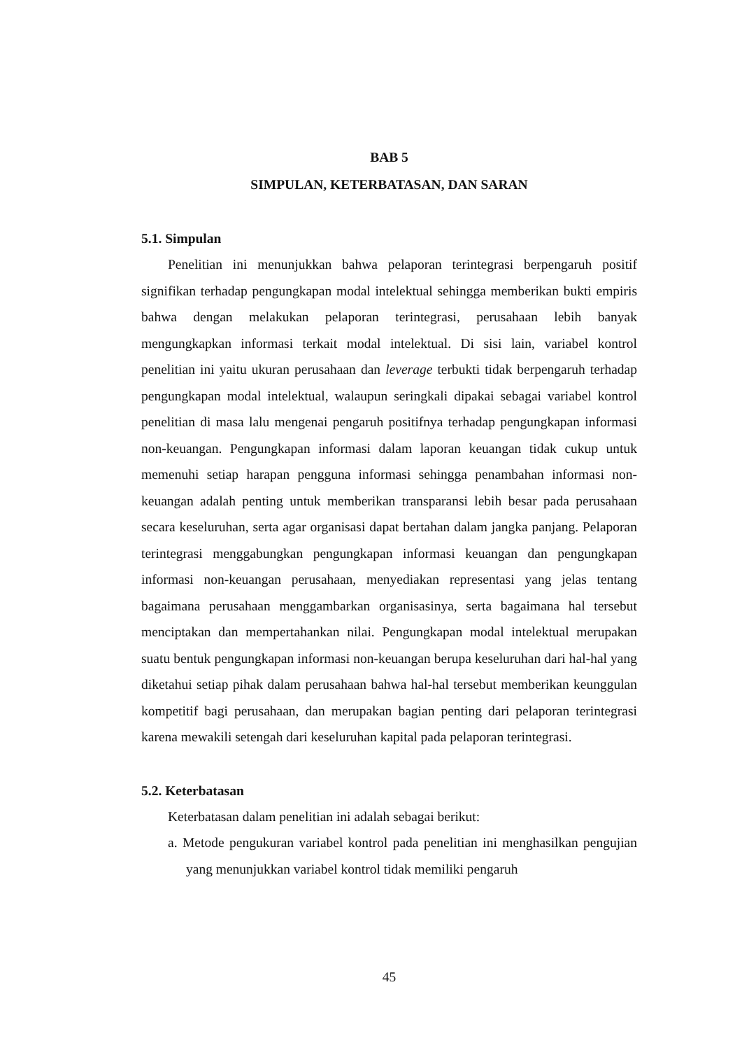BAB 5
SIMPULAN, KETERBATASAN, DAN SARAN
5.1. Simpulan
Penelitian ini menunjukkan bahwa pelaporan terintegrasi berpengaruh positif signifikan terhadap pengungkapan modal intelektual sehingga memberikan bukti empiris bahwa dengan melakukan pelaporan terintegrasi, perusahaan lebih banyak mengungkapkan informasi terkait modal intelektual. Di sisi lain, variabel kontrol penelitian ini yaitu ukuran perusahaan dan leverage terbukti tidak berpengaruh terhadap pengungkapan modal intelektual, walaupun seringkali dipakai sebagai variabel kontrol penelitian di masa lalu mengenai pengaruh positifnya terhadap pengungkapan informasi non-keuangan. Pengungkapan informasi dalam laporan keuangan tidak cukup untuk memenuhi setiap harapan pengguna informasi sehingga penambahan informasi non-keuangan adalah penting untuk memberikan transparansi lebih besar pada perusahaan secara keseluruhan, serta agar organisasi dapat bertahan dalam jangka panjang. Pelaporan terintegrasi menggabungkan pengungkapan informasi keuangan dan pengungkapan informasi non-keuangan perusahaan, menyediakan representasi yang jelas tentang bagaimana perusahaan menggambarkan organisasinya, serta bagaimana hal tersebut menciptakan dan mempertahankan nilai. Pengungkapan modal intelektual merupakan suatu bentuk pengungkapan informasi non-keuangan berupa keseluruhan dari hal-hal yang diketahui setiap pihak dalam perusahaan bahwa hal-hal tersebut memberikan keunggulan kompetitif bagi perusahaan, dan merupakan bagian penting dari pelaporan terintegrasi karena mewakili setengah dari keseluruhan kapital pada pelaporan terintegrasi.
5.2. Keterbatasan
Keterbatasan dalam penelitian ini adalah sebagai berikut:
a. Metode pengukuran variabel kontrol pada penelitian ini menghasilkan pengujian yang menunjukkan variabel kontrol tidak memiliki pengaruh
45